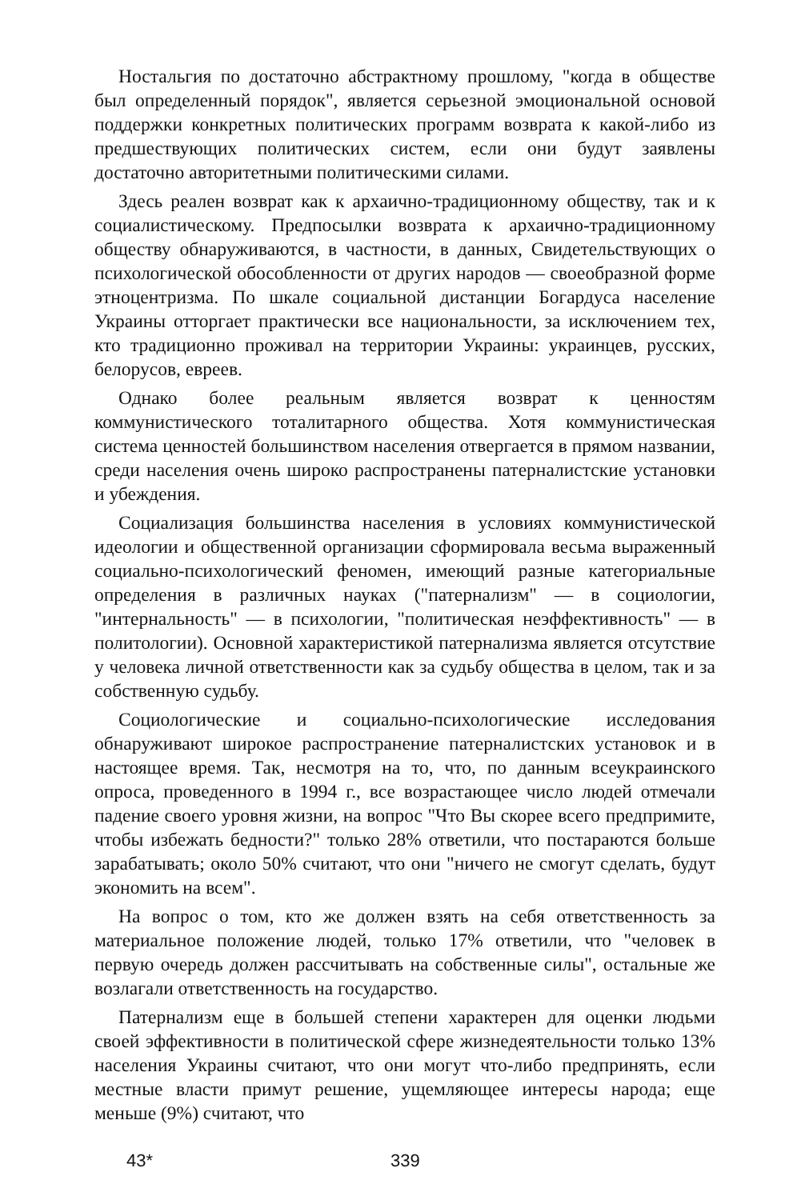Ностальгия по достаточно абстрактному прошлому, "когда в обществе был определенный порядок", является серьезной эмоциональной основой поддержки конкретных политических программ возврата к какой-либо из предшествующих политических систем, если они будут заявлены достаточно авторитетными политическими силами.
Здесь реален возврат как к архаично-традиционному обществу, так и к социалистическому. Предпосылки возврата к архаично-традиционному обществу обнаруживаются, в частности, в данных, Свидетельствующих о психологической обособленности от других народов — своеобразной форме этноцентризма. По шкале социальной дистанции Богардуса население Украины отторгает практически все национальности, за исключением тех, кто традиционно проживал на территории Украины: украинцев, русских, белорусов, евреев.
Однако более реальным является возврат к ценностям коммунистического тоталитарного общества. Хотя коммунистическая система ценностей большинством населения отвергается в прямом названии, среди населения очень широко распространены патерналистские установки и убеждения.
Социализация большинства населения в условиях коммунистической идеологии и общественной организации сформировала весьма выраженный социально-психологический феномен, имеющий разные категориальные определения в различных науках ("патернализм" — в социологии, "интернальность" — в психологии, "политическая неэффективность" — в политологии). Основной характеристикой патернализма является отсутствие у человека личной ответственности как за судьбу общества в целом, так и за собственную судьбу.
Социологические и социально-психологические исследования обнаруживают широкое распространение патерналистских установок и в настоящее время. Так, несмотря на то, что, по данным всеукраинского опроса, проведенного в 1994 г., все возрастающее число людей отмечали падение своего уровня жизни, на вопрос "Что Вы скорее всего предпримите, чтобы избежать бедности?" только 28% ответили, что постараются больше зарабатывать; около 50% считают, что они "ничего не смогут сделать, будут экономить на всем".
На вопрос о том, кто же должен взять на себя ответственность за материальное положение людей, только 17% ответили, что "человек в первую очередь должен рассчитывать на собственные силы", остальные же возлагали ответственность на государство.
Патернализм еще в большей степени характерен для оценки людьми своей эффективности в политической сфере жизнедеятельности только 13% населения Украины считают, что они могут что-либо предпринять, если местные власти примут решение, ущемляющее интересы народа; еще меньше (9%) считают, что
43* 339